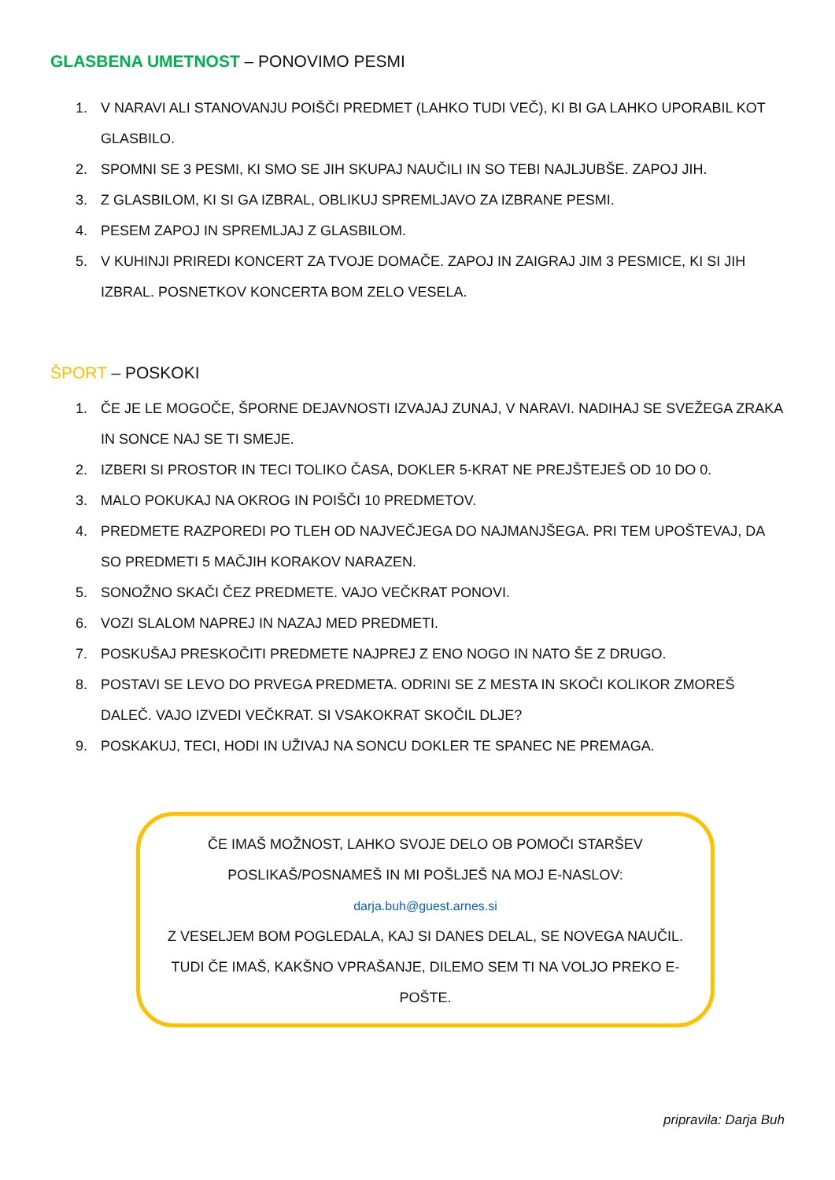GLASBENA UMETNOST – PONOVIMO PESMI
1. V NARAVI ALI STANOVANJU POIŠČI PREDMET (LAHKO TUDI VEČ), KI BI GA LAHKO UPORABIL KOT GLASBILO.
2. SPOMNI SE 3 PESMI, KI SMO SE JIH SKUPAJ NAUČILI IN SO TEBI NAJLJUBŠE. ZAPOJ JIH.
3. Z GLASBILOM, KI SI GA IZBRAL, OBLIKUJ SPREMLJAVO ZA IZBRANE PESMI.
4. PESEM ZAPOJ IN SPREMLJAJ Z GLASBILOM.
5. V KUHINJI PRIREDI KONCERT ZA TVOJE DOMAČE. ZAPOJ IN ZAIGRAJ JIM 3 PESMICE, KI SI JIH IZBRAL. POSNETKOV KONCERTA BOM ZELO VESELA.
ŠPORT – POSKOKI
1. ČE JE LE MOGOČE, ŠPORNE DEJAVNOSTI IZVAJAJ ZUNAJ, V NARAVI. NADIHAJ SE SVEŽEGA ZRAKA IN SONCE NAJ SE TI SMEJE.
2. IZBERI SI PROSTOR IN TECI TOLIKO ČASA, DOKLER 5-KRAT NE PREJŠTEJEŠ OD 10 DO 0.
3. MALO POKUKAJ NA OKROG IN POIŠČI 10 PREDMETOV.
4. PREDMETE RAZPOREDI PO TLEH OD NAJVEČJEGA DO NAJMANJŠEGA. PRI TEM UPOŠTEVAJ, DA SO PREDMETI 5 MAČJIH KORAKOV NARAZEN.
5. SONOŽNO SKAČI ČEZ PREDMETE. VAJO VEČKRAT PONOVI.
6. VOZI SLALOM NAPREJ IN NAZAJ MED PREDMETI.
7. POSKUŠAJ PRESKOČITI PREDMETE NAJPREJ Z ENO NOGO IN NATO ŠE Z DRUGO.
8. POSTAVI SE LEVO DO PRVEGA PREDMETA. ODRINI SE Z MESTA IN SKOČI KOLIKOR ZMOREŠ DALEČ. VAJO IZVEDI VEČKRAT. SI VSAKOKRAT SKOČIL DLJE?
9. POSKAKUJ, TECI, HODI IN UŽIVAJ NA SONCU DOKLER TE SPANEC NE PREMAGA.
ČE IMAŠ MOŽNOST, LAHKO SVOJE DELO OB POMOČI STARŠEV
POSLIKAŠ/POSNAMEŠ IN MI POŠLJEŠ NA MOJ E-NASLOV:
darja.buh@guest.arnes.si
Z VESELJEM BOM POGLEDALA, KAJ SI DANES DELAL, SE NOVEGA NAUČIL.
TUDI ČE IMAŠ, KAKŠNO VPRAŠANJE, DILEMO SEM TI NA VOLJO PREKO E-
POŠTE.
pripravila: Darja Buh